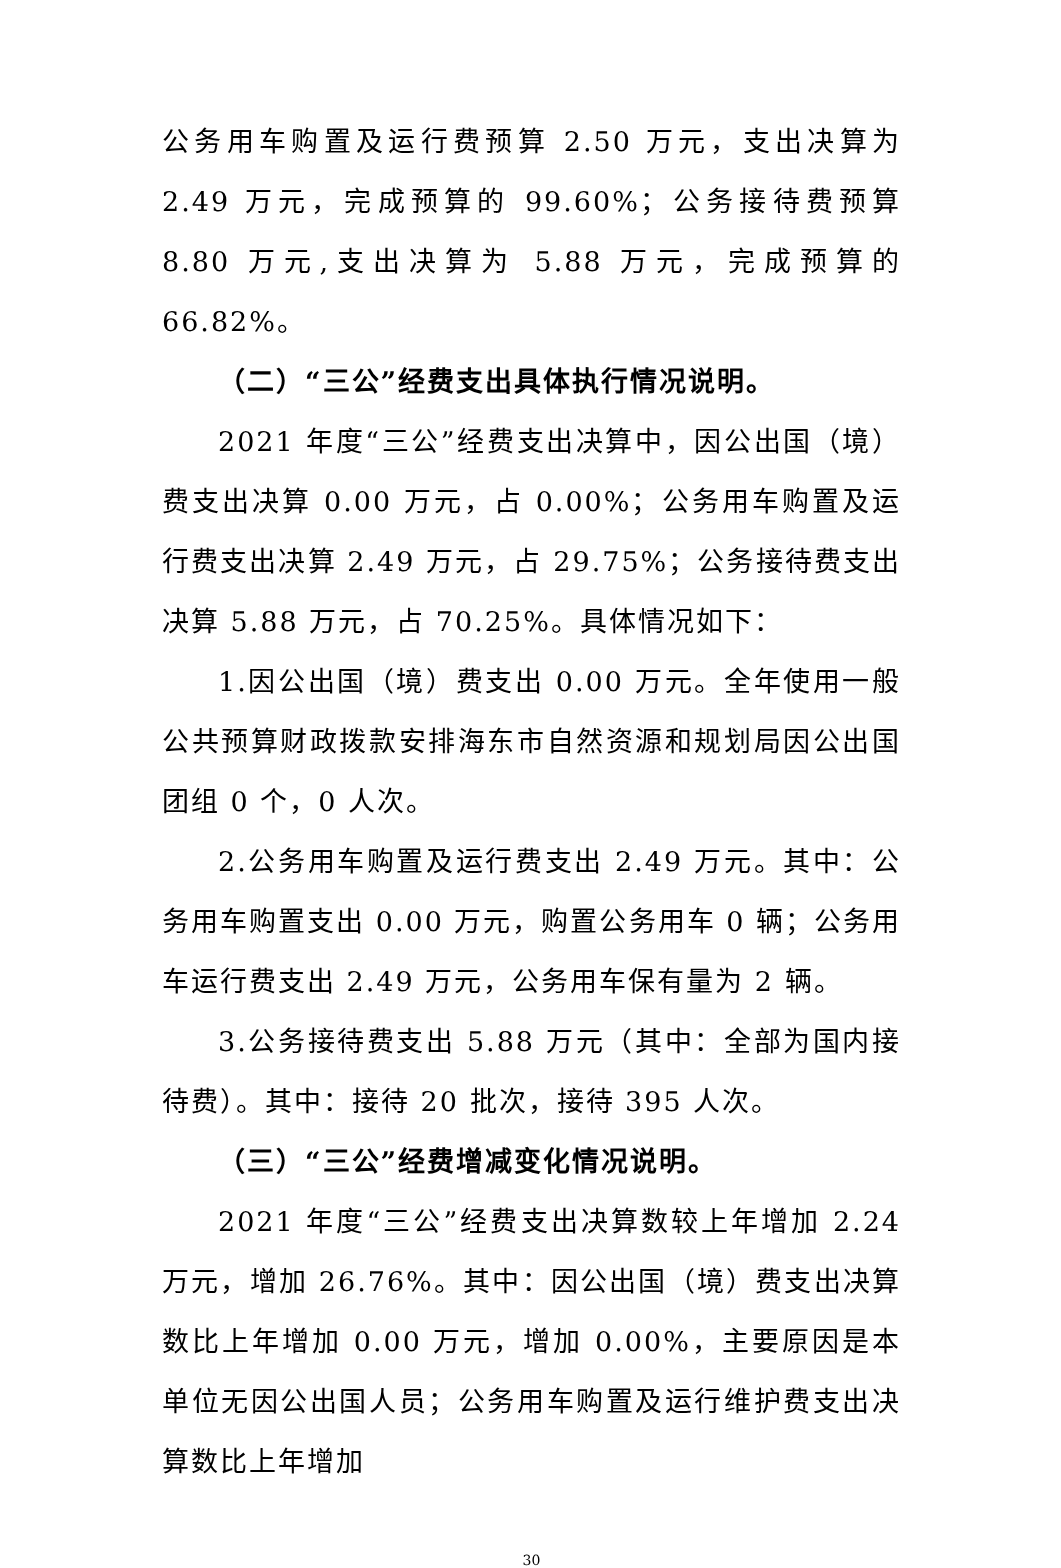公务用车购置及运行费预算 2.50 万元，支出决算为 2.49 万元，完成预算的 99.60%；公务接待费预算 8.80 万元,支出决算为 5.88 万元，完成预算的 66.82%。
（二）“三公”经费支出具体执行情况说明。
2021 年度“三公”经费支出决算中，因公出国（境）费支出决算 0.00 万元，占 0.00%；公务用车购置及运行费支出决算 2.49 万元，占 29.75%；公务接待费支出决算 5.88 万元，占 70.25%。具体情况如下：
1.因公出国（境）费支出 0.00 万元。全年使用一般公共预算财政拨款安排海东市自然资源和规划局因公出国团组 0 个，0 人次。
2.公务用车购置及运行费支出 2.49 万元。其中：公务用车购置支出 0.00 万元，购置公务用车 0 辆；公务用车运行费支出 2.49 万元，公务用车保有量为 2 辆。
3.公务接待费支出 5.88 万元（其中：全部为国内接待费）。其中：接待 20 批次，接待 395 人次。
（三）“三公”经费增减变化情况说明。
2021 年度“三公”经费支出决算数较上年增加 2.24 万元，增加 26.76%。其中：因公出国（境）费支出决算数比上年增加 0.00 万元，增加 0.00%，主要原因是本单位无因公出国人员；公务用车购置及运行维护费支出决算数比上年增加
30